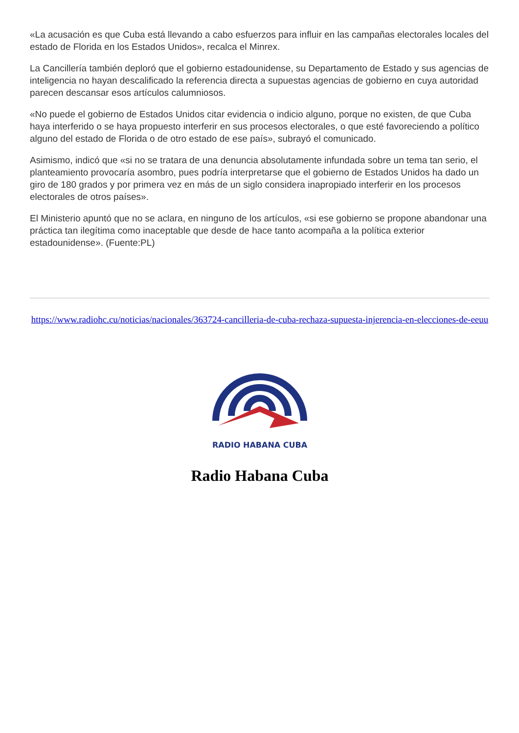«La acusación es que Cuba está llevando a cabo esfuerzos para influir en las campañas electorales locales del estado de Florida en los Estados Unidos», recalca el Minrex.
La Cancillería también deploró que el gobierno estadounidense, su Departamento de Estado y sus agencias de inteligencia no hayan descalificado la referencia directa a supuestas agencias de gobierno en cuya autoridad parecen descansar esos artículos calumniosos.
«No puede el gobierno de Estados Unidos citar evidencia o indicio alguno, porque no existen, de que Cuba haya interferido o se haya propuesto interferir en sus procesos electorales, o que esté favoreciendo a político alguno del estado de Florida o de otro estado de ese país», subrayó el comunicado.
Asimismo, indicó que «si no se tratara de una denuncia absolutamente infundada sobre un tema tan serio, el planteamiento provocaría asombro, pues podría interpretarse que el gobierno de Estados Unidos ha dado un giro de 180 grados y por primera vez en más de un siglo considera inapropiado interferir en los procesos electorales de otros países».
El Ministerio apuntó que no se aclara, en ninguno de los artículos, «si ese gobierno se propone abandonar una práctica tan ilegítima como inaceptable que desde de hace tanto acompaña a la política exterior estadounidense». (Fuente:PL)
https://www.radiohc.cu/noticias/nacionales/363724-cancilleria-de-cuba-rechaza-supuesta-injerencia-en-elecciones-de-eeuu
RADIO HABANA CUBA
Radio Habana Cuba